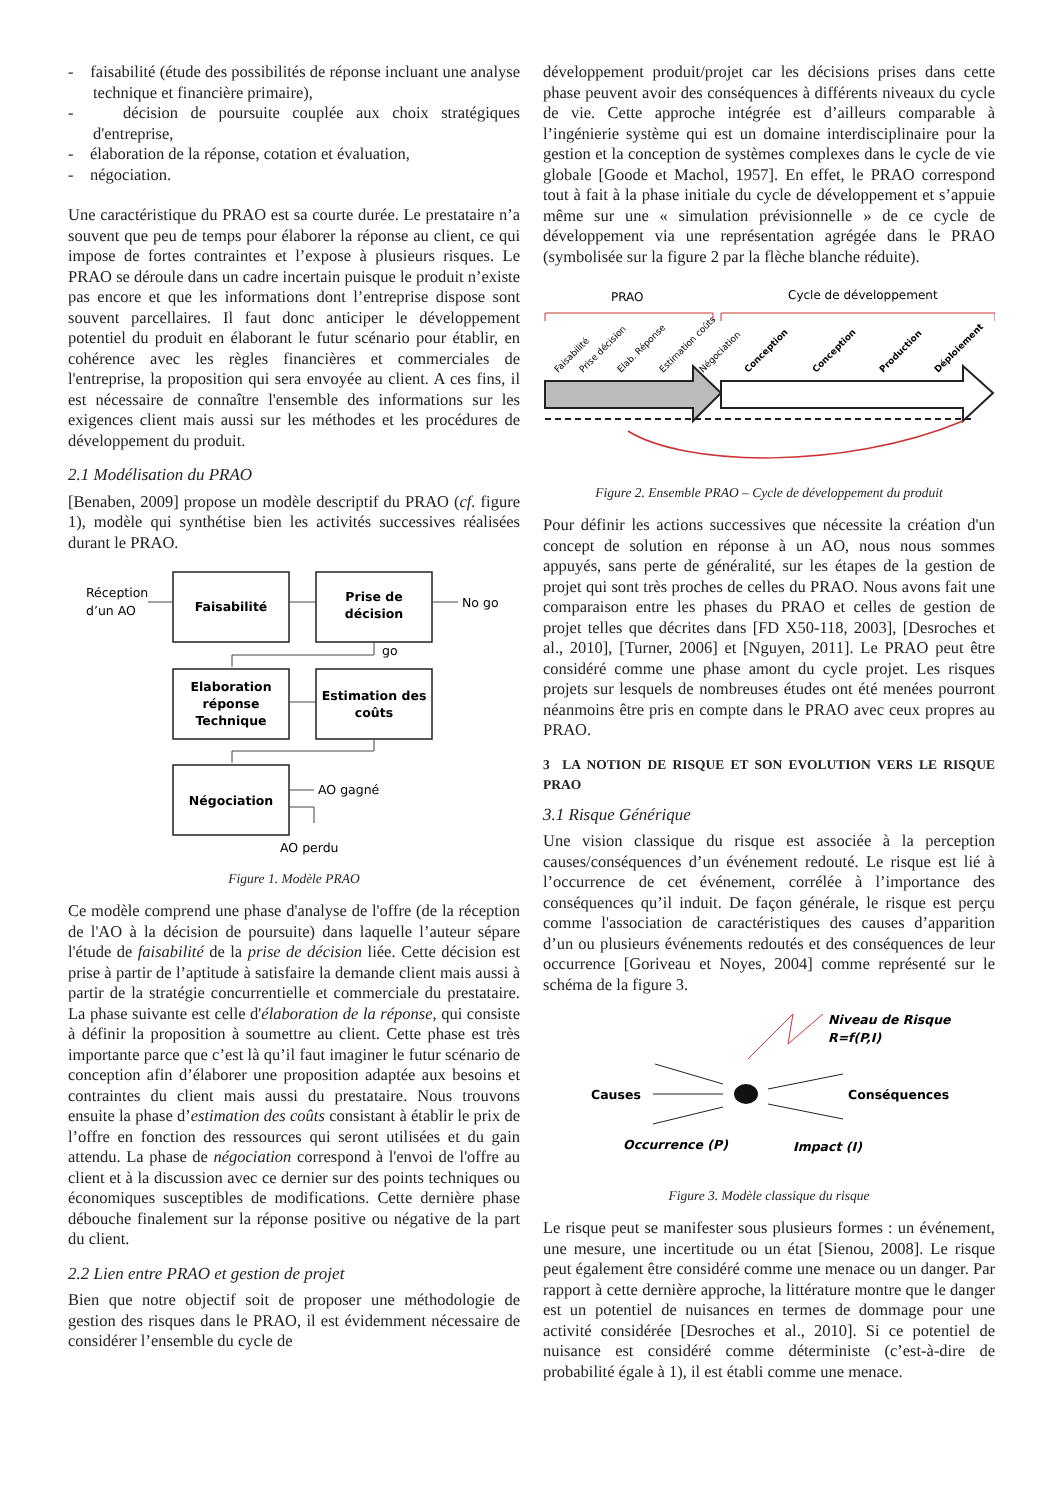- faisabilité (étude des possibilités de réponse incluant une analyse technique et financière primaire),
- décision de poursuite couplée aux choix stratégiques d'entreprise,
- élaboration de la réponse, cotation et évaluation,
- négociation.
Une caractéristique du PRAO est sa courte durée. Le prestataire n’a souvent que peu de temps pour élaborer la réponse au client, ce qui impose de fortes contraintes et l’expose à plusieurs risques. Le PRAO se déroule dans un cadre incertain puisque le produit n’existe pas encore et que les informations dont l’entreprise dispose sont souvent parcellaires. Il faut donc anticiper le développement potentiel du produit en élaborant le futur scénario pour établir, en cohérence avec les règles financières et commerciales de l'entreprise, la proposition qui sera envoyée au client. A ces fins, il est nécessaire de connaître l'ensemble des informations sur les exigences client mais aussi sur les méthodes et les procédures de développement du produit.
2.1 Modélisation du PRAO
[Benaben, 2009] propose un modèle descriptif du PRAO (cf. figure 1), modèle qui synthétise bien les activités successives réalisées durant le PRAO.
Faisabilité
Prise de
décision
Elaboration
réponse
Technique
Estimation des
coûts
Négociation
Réception
d’un AO
No go
go
AO gagné
AO perdu
Figure 1. Modèle PRAO
Ce modèle comprend une phase d'analyse de l'offre (de la réception de l'AO à la décision de poursuite) dans laquelle l’auteur sépare l'étude de faisabilité de la prise de décision liée. Cette décision est prise à partir de l’aptitude à satisfaire la demande client mais aussi à partir de la stratégie concurrentielle et commerciale du prestataire. La phase suivante est celle d'élaboration de la réponse, qui consiste à définir la proposition à soumettre au client. Cette phase est très importante parce que c’est là qu’il faut imaginer le futur scénario de conception afin d’élaborer une proposition adaptée aux besoins et contraintes du client mais aussi du prestataire. Nous trouvons ensuite la phase d’estimation des coûts consistant à établir le prix de l’offre en fonction des ressources qui seront utilisées et du gain attendu. La phase de négociation correspond à l'envoi de l'offre au client et à la discussion avec ce dernier sur des points techniques ou économiques susceptibles de modifications. Cette dernière phase débouche finalement sur la réponse positive ou négative de la part du client.
2.2 Lien entre PRAO et gestion de projet
Bien que notre objectif soit de proposer une méthodologie de gestion des risques dans le PRAO, il est évidemment nécessaire de considérer l’ensemble du cycle de
développement produit/projet car les décisions prises dans cette phase peuvent avoir des conséquences à différents niveaux du cycle de vie. Cette approche intégrée est d’ailleurs comparable à l’ingénierie système qui est un domaine interdisciplinaire pour la gestion et la conception de systèmes complexes dans le cycle de vie globale [Goode et Machol, 1957]. En effet, le PRAO correspond tout à fait à la phase initiale du cycle de développement et s’appuie même sur une « simulation prévisionnelle » de ce cycle de développement via une représentation agrégée dans le PRAO (symbolisée sur la figure 2 par la flèche blanche réduite).
PRAO
Cycle de développement
Faisabilité
Prise décision
Elab. Réponse
Estimation coûts
Négociation
Conception
Conception
Production
Déploiement
Figure 2. Ensemble PRAO – Cycle de développement du produit
Pour définir les actions successives que nécessite la création d'un concept de solution en réponse à un AO, nous nous sommes appuyés, sans perte de généralité, sur les étapes de la gestion de projet qui sont très proches de celles du PRAO. Nous avons fait une comparaison entre les phases du PRAO et celles de gestion de projet telles que décrites dans [FD X50-118, 2003], [Desroches et al., 2010], [Turner, 2006] et [Nguyen, 2011]. Le PRAO peut être considéré comme une phase amont du cycle projet. Les risques projets sur lesquels de nombreuses études ont été menées pourront néanmoins être pris en compte dans le PRAO avec ceux propres au PRAO.
3 LA NOTION DE RISQUE ET SON EVOLUTION VERS LE RISQUE PRAO
3.1 Risque Générique
Une vision classique du risque est associée à la perception causes/conséquences d’un événement redouté. Le risque est lié à l’occurrence de cet événement, corrélée à l’importance des conséquences qu’il induit. De façon générale, le risque est perçu comme l'association de caractéristiques des causes d’apparition d’un ou plusieurs événements redoutés et des conséquences de leur occurrence [Goriveau et Noyes, 2004] comme représenté sur le schéma de la figure 3.
Niveau de Risque
R=f(P,I)
Causes
Conséquences
Occurrence (P)
Impact (I)
Figure 3. Modèle classique du risque
Le risque peut se manifester sous plusieurs formes : un événement, une mesure, une incertitude ou un état [Sienou, 2008]. Le risque peut également être considéré comme une menace ou un danger. Par rapport à cette dernière approche, la littérature montre que le danger est un potentiel de nuisances en termes de dommage pour une activité considérée [Desroches et al., 2010]. Si ce potentiel de nuisance est considéré comme déterministe (c’est-à-dire de probabilité égale à 1), il est établi comme une menace.